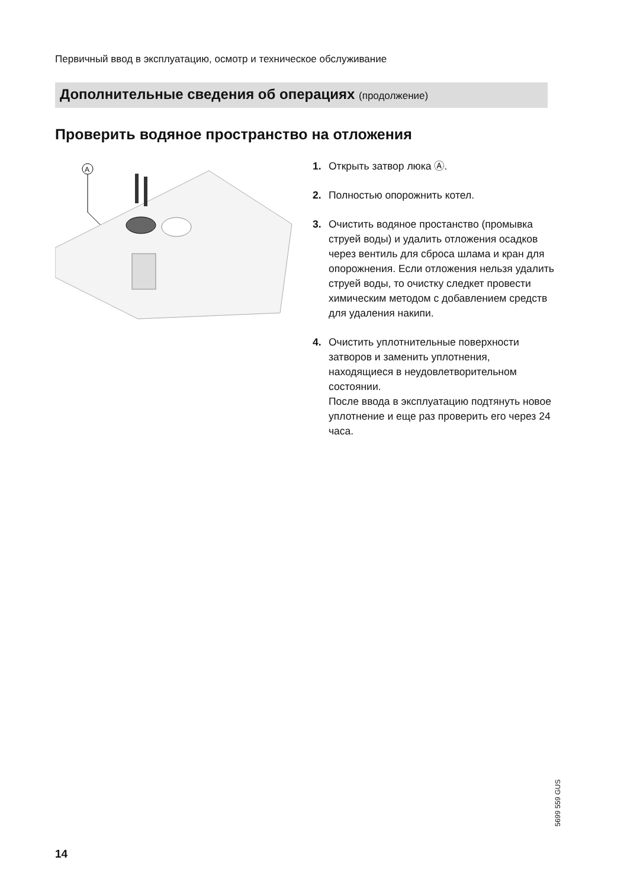Первичный ввод в эксплуатацию, осмотр и техническое обслуживание
Дополнительные сведения об операциях (продолжение)
Проверить водяное пространство на отложения
A
1. Открыть затвор люка Ⓐ.
2. Полностью опорожнить котел.
3. Очистить водяное простанство (промывка струей воды) и удалить отложения осадков через вентиль для сброса шлама и кран для опорожнения. Если отложения нельзя удалить струей воды, то очистку следкет провести химическим методом с добавлением средств для удаления накипи.
4. Очистить уплотнительные поверхности затворов и заменить уплотнения, находящиеся в неудовлетворительном состоянии.
После ввода в эксплуатацию подтянуть новое уплотнение и еще раз проверить его через 24 часа.
5699 559 GUS
14